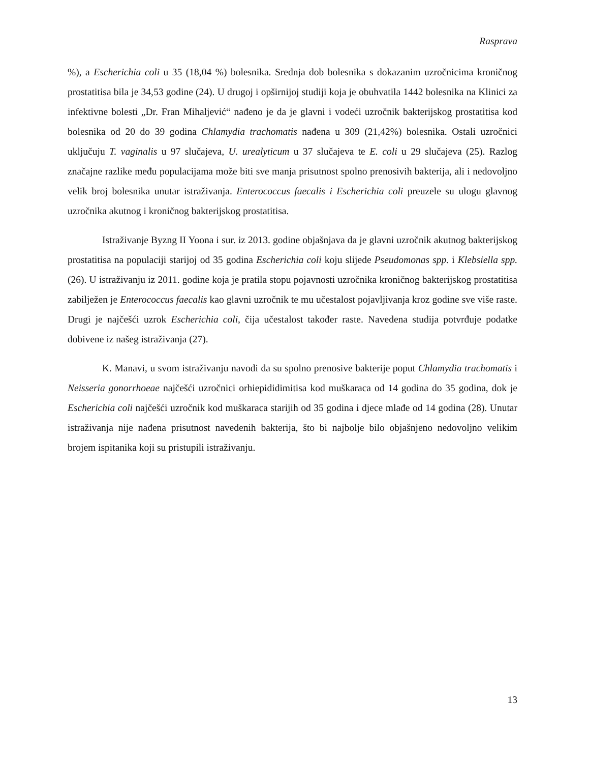Rasprava
%), a Escherichia coli u 35 (18,04 %) bolesnika. Srednja dob bolesnika s dokazanim uzročnicima kroničnog prostatitisa bila je 34,53 godine (24). U drugoj i opširnijoj studiji koja je obuhvatila 1442 bolesnika na Klinici za infektivne bolesti „Dr. Fran Mihaljević“ nađeno je da je glavni i vodeći uzročnik bakterijskog prostatitisa kod bolesnika od 20 do 39 godina Chlamydia trachomatis nađena u 309 (21,42%) bolesnika. Ostali uzročnici uključuju T. vaginalis u 97 slučajeva, U. urealyticum u 37 slučajeva te E. coli u 29 slučajeva (25). Razlog značajne razlike među populacijama može biti sve manja prisutnost spolno prenosivih bakterija, ali i nedovoljno velik broj bolesnika unutar istraživanja. Enterococcus faecalis i Escherichia coli preuzele su ulogu glavnog uzročnika akutnog i kroničnog bakterijskog prostatitisa.
Istraživanje Byzng II Yoona i sur. iz 2013. godine objašnjava da je glavni uzročnik akutnog bakterijskog prostatitisa na populaciji starijoj od 35 godina Escherichia coli koju slijede Pseudomonas spp. i Klebsiella spp. (26). U istraživanju iz 2011. godine koja je pratila stopu pojavnosti uzročnika kroničnog bakterijskog prostatitisa zabilježen je Enterococcus faecalis kao glavni uzročnik te mu učestalost pojavljivanja kroz godine sve više raste. Drugi je najčešći uzrok Escherichia coli, čija učestalost također raste. Navedena studija potvrđuje podatke dobivene iz našeg istraživanja (27).
K. Manavi, u svom istraživanju navodi da su spolno prenosive bakterije poput Chlamydia trachomatis i Neisseria gonorrhoeae najčešći uzročnici orhiepididimitisa kod muškaraca od 14 godina do 35 godina, dok je Escherichia coli najčešći uzročnik kod muškaraca starijih od 35 godina i djece mlađe od 14 godina (28). Unutar istraživanja nije nađena prisutnost navedenih bakterija, što bi najbolje bilo objašnjeno nedovoljno velikim brojem ispitanika koji su pristupili istraživanju.
13